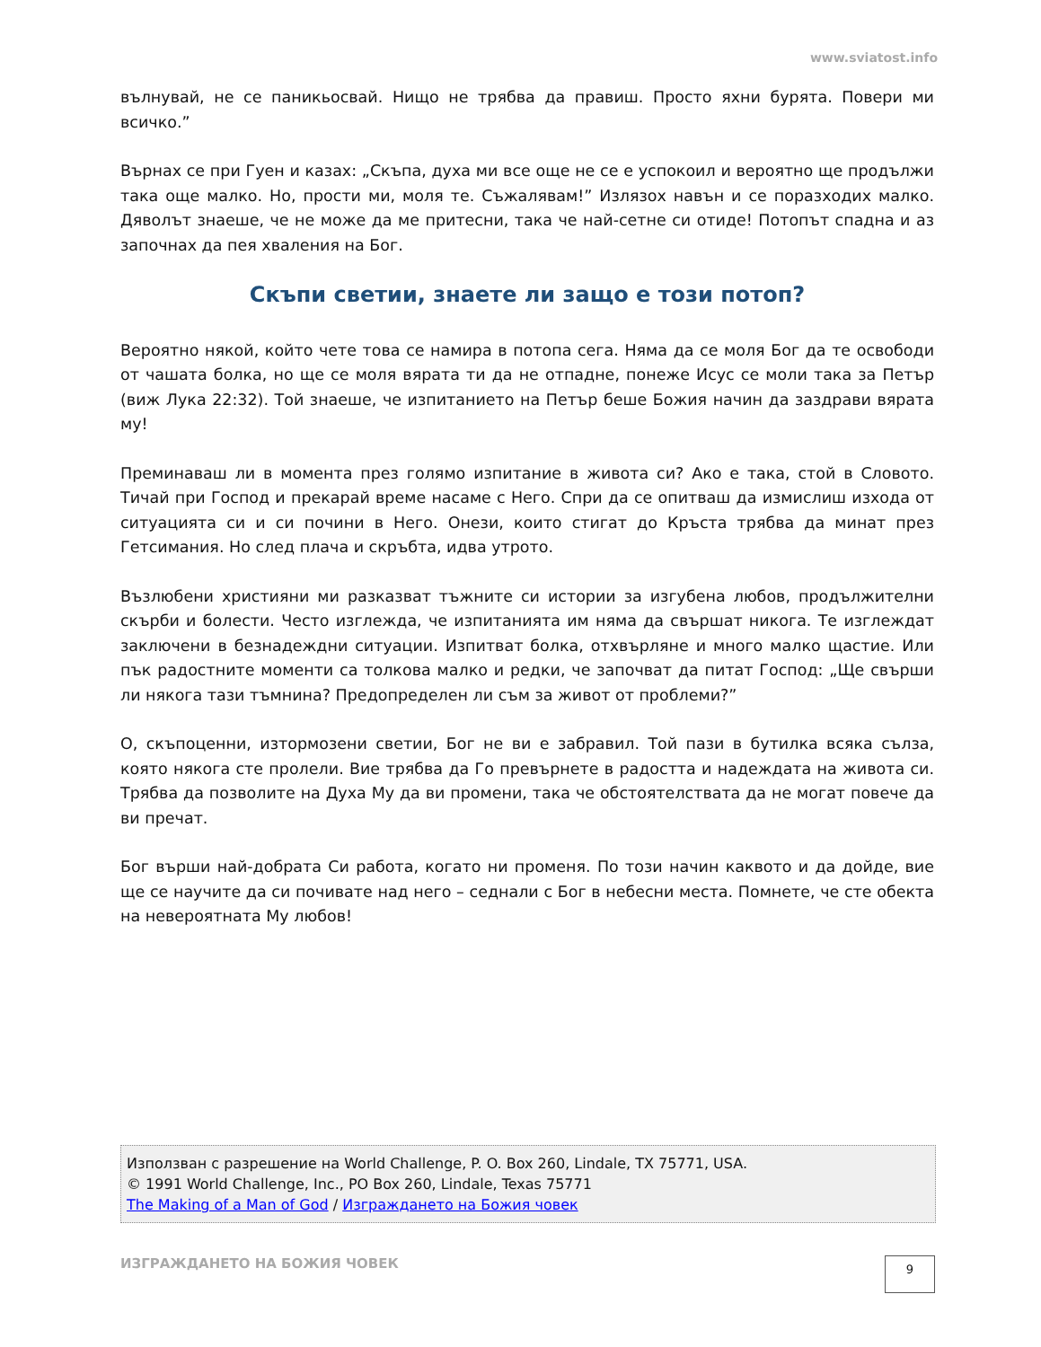www.sviatost.info
вълнувай, не се паникьосвай. Нищо не трябва да правиш. Просто яхни бурята. Повери ми всичко.”
Върнах се при Гуен и казах: „Скъпа, духа ми все още не се е успокоил и вероятно ще продължи така още малко. Но, прости ми, моля те. Съжалявам!” Излязох навън и се поразходих малко. Дяволът знаеше, че не може да ме притесни, така че най-сетне си отиде! Потопът спадна и аз започнах да пея хваления на Бог.
Скъпи светии, знаете ли защо е този потоп?
Вероятно някой, който чете това се намира в потопа сега. Няма да се моля Бог да те освободи от чашата болка, но ще се моля вярата ти да не отпадне, понеже Исус се моли така за Петър (виж Лука 22:32). Той знаеше, че изпитанието на Петър беше Божия начин да заздрави вярата му!
Преминаваш ли в момента през голямо изпитание в живота си? Ако е така, стой в Словото. Тичай при Господ и прекарай време насаме с Него. Спри да се опитваш да измислиш изхода от ситуацията си и си почини в Него. Онези, които стигат до Кръста трябва да минат през Гетсимания. Но след плача и скръбта, идва утрото.
Възлюбени християни ми разказват тъжните си истории за изгубена любов, продължителни скърби и болести. Често изглежда, че изпитанията им няма да свършат никога. Те изглеждат заключени в безнадеждни ситуации. Изпитват болка, отхвърляне и много малко щастие. Или пък радостните моменти са толкова малко и редки, че започват да питат Господ: „Ще свърши ли някога тази тъмнина? Предопределен ли съм за живот от проблеми?”
О, скъпоценни, изтормозени светии, Бог не ви е забравил. Той пази в бутилка всяка сълза, която някога сте пролели. Вие трябва да Го превърнете в радостта и надеждата на живота си. Трябва да позволите на Духа Му да ви промени, така че обстоятелствата да не могат повече да ви пречат.
Бог върши най-добрата Си работа, когато ни променя. По този начин каквото и да дойде, вие ще се научите да си почивате над него – седнали с Бог в небесни места. Помнете, че сте обекта на невероятната Му любов!
Използван с разрешение на World Challenge, P. O. Box 260, Lindale, TX 75771, USA.
© 1991 World Challenge, Inc., PO Box 260, Lindale, Texas 75771
The Making of a Man of God / Изграждането на Божия човек
ИЗГРАЖДАНЕТО НА БОЖИЯ ЧОВЕК 9